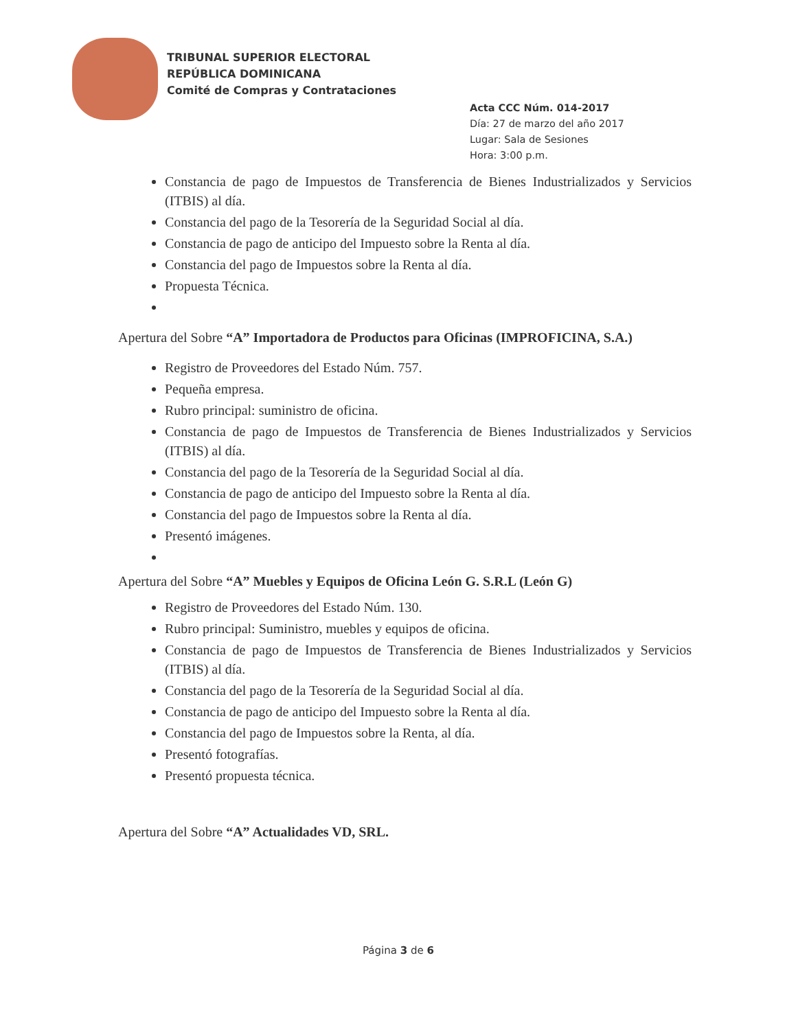TRIBUNAL SUPERIOR ELECTORAL
REPÚBLICA DOMINICANA
Comité de Compras y Contrataciones
Acta CCC Núm. 014-2017
Día: 27 de marzo del año 2017
Lugar: Sala de Sesiones
Hora: 3:00 p.m.
Constancia de pago de Impuestos de Transferencia de Bienes Industrializados y Servicios (ITBIS) al día.
Constancia del pago de la Tesorería de la Seguridad Social al día.
Constancia de pago de anticipo del Impuesto sobre la Renta al día.
Constancia del pago de Impuestos sobre la Renta al día.
Propuesta Técnica.
Apertura del Sobre “A” Importadora de Productos para Oficinas (IMPROFICINA, S.A.)
Registro de Proveedores del Estado Núm. 757.
Pequeña empresa.
Rubro principal: suministro de oficina.
Constancia de pago de Impuestos de Transferencia de Bienes Industrializados y Servicios (ITBIS) al día.
Constancia del pago de la Tesorería de la Seguridad Social al día.
Constancia de pago de anticipo del Impuesto sobre la Renta al día.
Constancia del pago de Impuestos sobre la Renta al día.
Presentó imágenes.
Apertura del Sobre “A” Muebles y Equipos de Oficina León G. S.R.L (León G)
Registro de Proveedores del Estado Núm. 130.
Rubro principal: Suministro, muebles y equipos de oficina.
Constancia de pago de Impuestos de Transferencia de Bienes Industrializados y Servicios (ITBIS) al día.
Constancia del pago de la Tesorería de la Seguridad Social al día.
Constancia de pago de anticipo del Impuesto sobre la Renta al día.
Constancia del pago de Impuestos sobre la Renta, al día.
Presentó fotografías.
Presentó propuesta técnica.
Apertura del Sobre “A” Actualidades VD, SRL.
Página 3 de 6